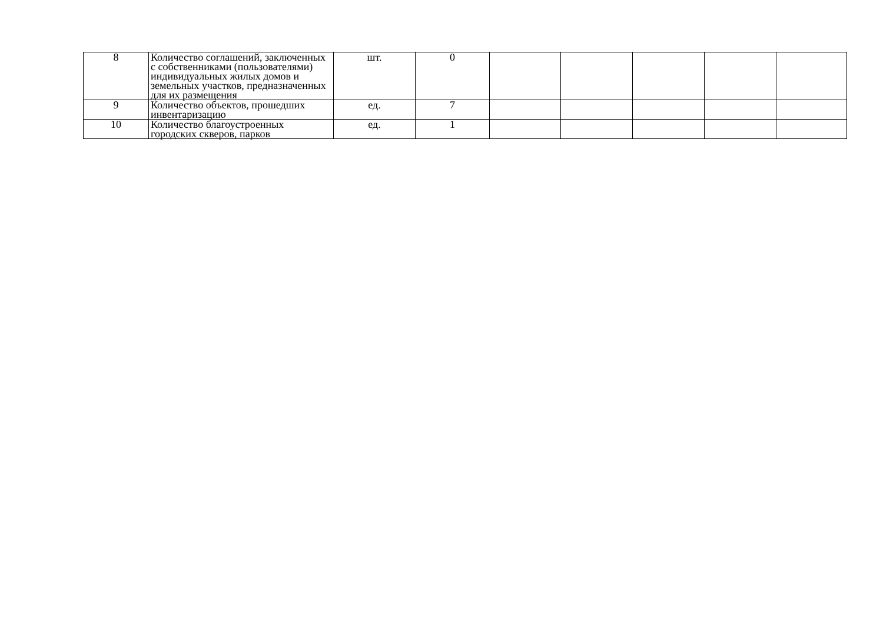| 8 | Количество соглашений, заключенных с собственниками (пользователями) индивидуальных жилых домов и земельных участков, предназначенных для их размещения | шт. | 0 | | | | | |
| 9 | Количество объектов, прошедших инвентаризацию | ед. | 7 | | | | | |
| 10 | Количество благоустроенных городских скверов, парков | ед. | 1 | | | | | |